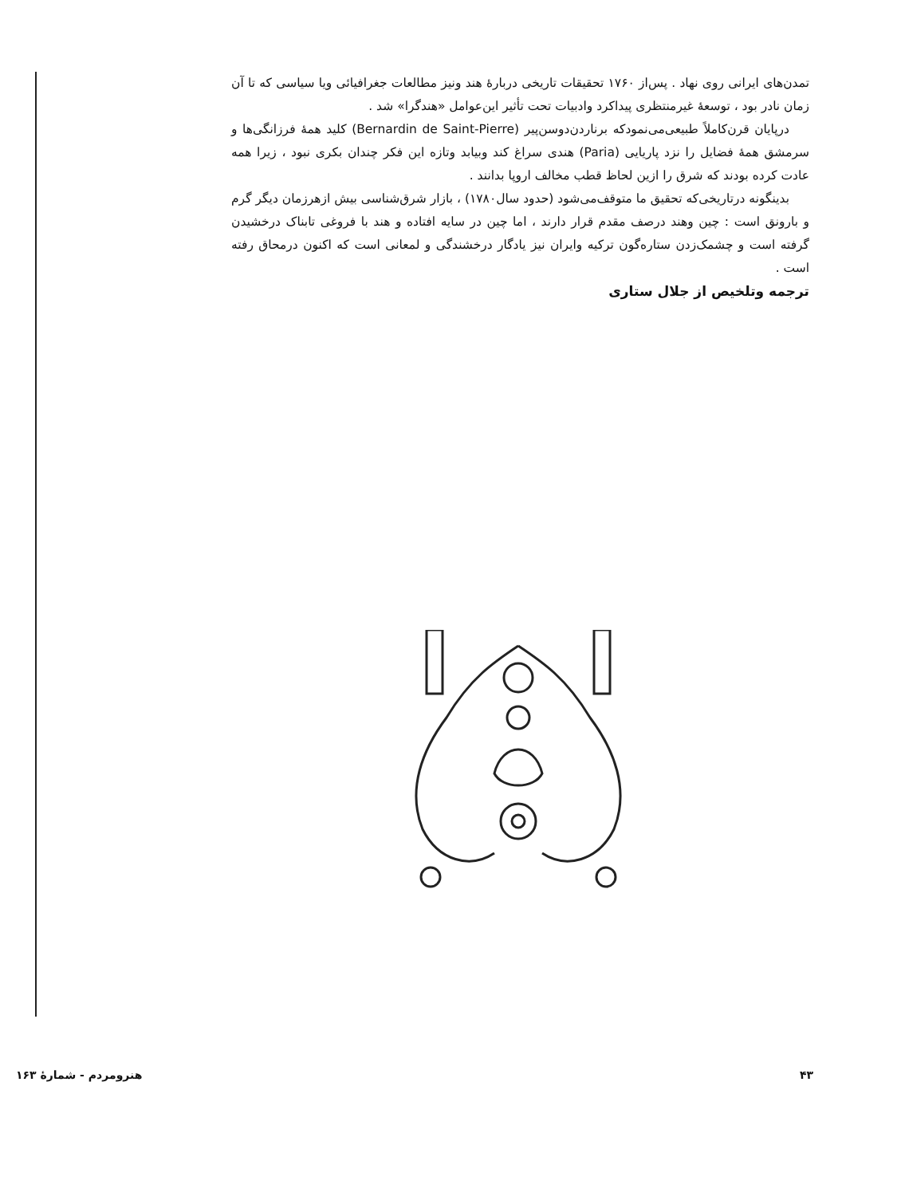تمدن‌های ایرانی روی نهاد . پس‌از ۱۷۶۰ تحقیقات تاریخی دربارهٔ هند ونیز مطالعات جغرافیائی ویا سیاسی که تا آن زمان نادر بود ، توسعهٔ غیرمنتظری پیداکرد وادبیات تحت تأثیر این‌عوامل «هندگرا» شد .
درپایان قرن‌کاملاً طبیعی‌می‌نمود‌که برناردن‌دوسن‌پیر (Bernardin de Saint-Pierre) کلید همهٔ فرزانگی‌ها و سرمشق همهٔ فضایل را نزد پاریایی (Paria) هندی سراغ کند وبیابد وتازه این فکر چندان بکری نبود ، زیرا همه عادت کرده بودند که شرق را ازین لحاظ قطب مخالف اروپا بدانند .
بدینگونه درتاریخی‌که تحقیق ما متوقف‌می‌شود (حدود سال۱۷۸۰) ، بازار شرق‌شناسی بیش ازهرزمان دیگر گرم و بارونق است : چین وهند درصف مقدم قرار دارند ، اما چین در سایه افتاده و هند با فروغی تابناک درخشیدن گرفته است و چشمک‌زدن ستاره‌گون ترکیه وایران نیز یادگار درخشندگی و لمعانی است که اکنون درمحاق رفته است .
ترجمه وتلخیص از جلال ستاری
۴۳ هنرومردم - شمارهٔ ۱۶۳